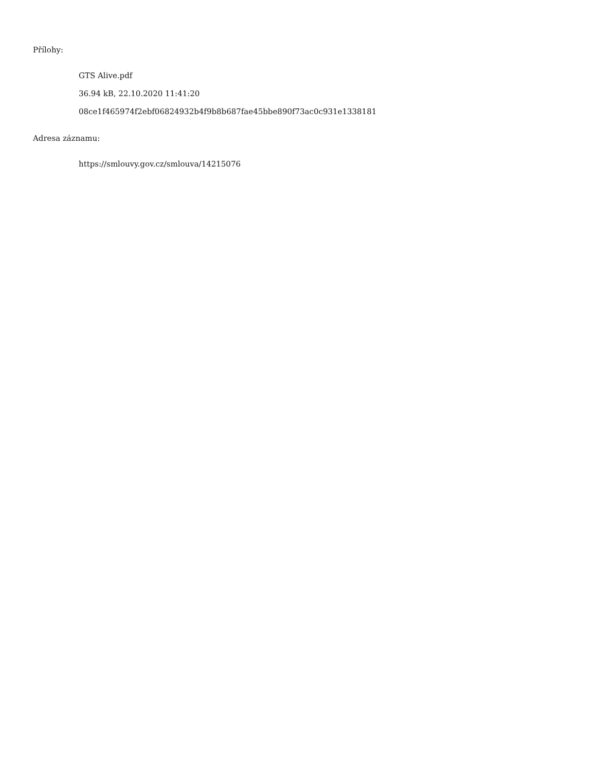Přílohy:
GTS Alive.pdf
36.94 kB, 22.10.2020 11:41:20
08ce1f465974f2ebf06824932b4f9b8b687fae45bbe890f73ac0c931e1338181
Adresa záznamu:
https://smlouvy.gov.cz/smlouva/14215076